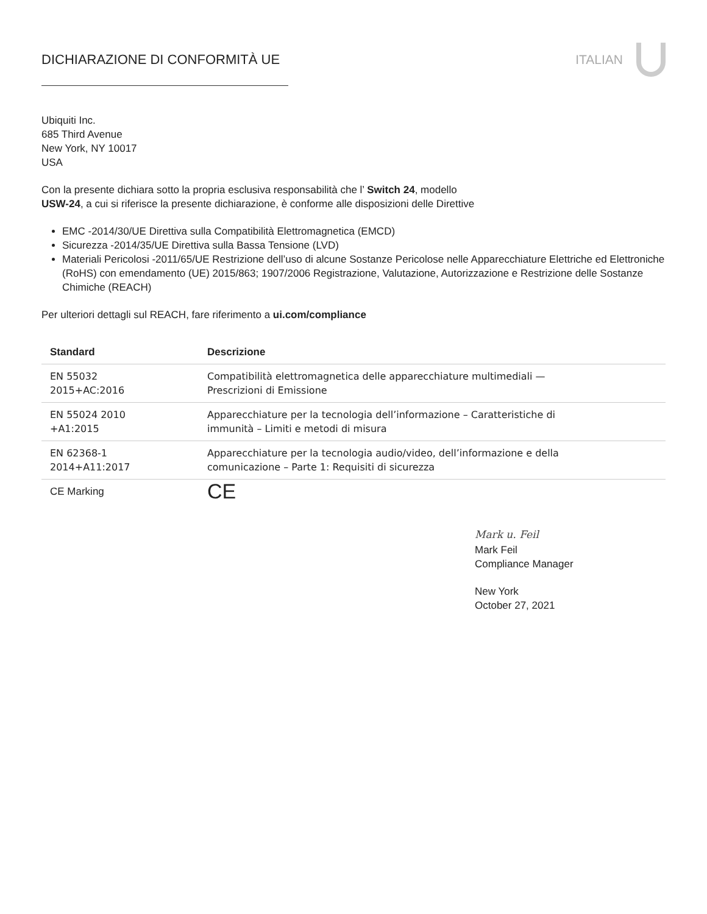DICHIARAZIONE DI CONFORMITÀ UE ITALIAN
Ubiquiti Inc.
685 Third Avenue
New York, NY 10017
USA
Con la presente dichiara sotto la propria esclusiva responsabilità che l’ Switch 24, modello
USW-24, a cui si riferisce la presente dichiarazione, è conforme alle disposizioni delle Direttive
EMC -2014/30/UE Direttiva sulla Compatibilità Elettromagnetica (EMCD)
Sicurezza -2014/35/UE Direttiva sulla Bassa Tensione (LVD)
Materiali Pericolosi -2011/65/UE Restrizione dell’uso di alcune Sostanze Pericolose nelle Apparecchiature Elettriche ed Elettroniche (RoHS) con emendamento (UE) 2015/863; 1907/2006 Registrazione, Valutazione, Autorizzazione e Restrizione delle Sostanze Chimiche (REACH)
Per ulteriori dettagli sul REACH, fare riferimento a ui.com/compliance
| Standard | Descrizione |
| --- | --- |
| EN 55032 2015+AC:2016 | Compatibilità elettromagnetica delle apparecchiature multimediali — Prescrizioni di Emissione |
| EN 55024 2010 +A1:2015 | Apparecchiature per la tecnologia dell’informazione – Caratteristiche di immunità – Limiti e metodi di misura |
| EN 62368-1 2014+A11:2017 | Apparecchiature per la tecnologia audio/video, dell’informazione e della comunicazione – Parte 1: Requisiti di sicurezza |
| CE Marking | CE |
Mark u. Feil
Mark Feil
Compliance Manager
New York
October 27, 2021